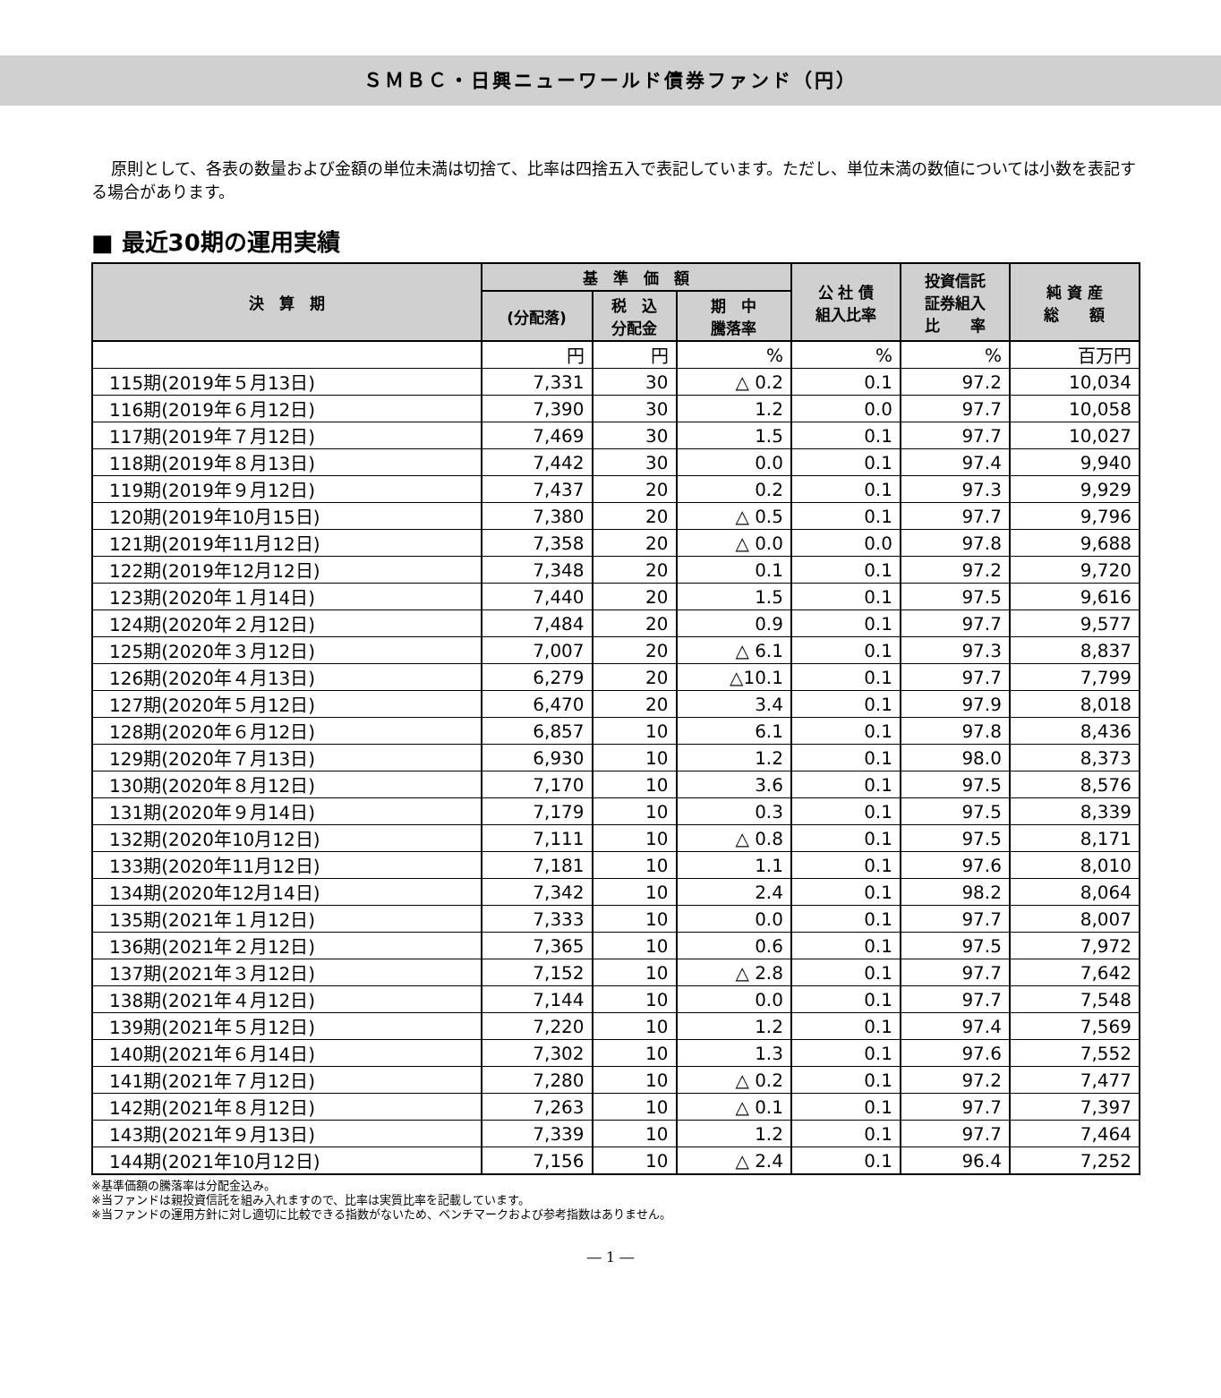ＳＭＢＣ・日興ニューワールド債券ファンド（円）
原則として、各表の数量および金額の単位未満は切捨て、比率は四捨五入で表記しています。ただし、単位未満の数値については小数を表記する場合があります。
■ 最近30期の運用実績
| 決 算 期 | 基 準 価 額 | | | 公 社 債 組入比率 | 投資信託 証券組入 比 率 | 純 資 産 総 額 |
| --- | --- | --- | --- | --- | --- | --- |
| | (分配落) | 税 込 分配金 | 期 中 騰落率 | | | |
| | 円 | 円 | % | % | % | 百万円 |
| 115期(2019年５月13日) | 7,331 | 30 | △ 0.2 | 0.1 | 97.2 | 10,034 |
| 116期(2019年６月12日) | 7,390 | 30 | 1.2 | 0.0 | 97.7 | 10,058 |
| 117期(2019年７月12日) | 7,469 | 30 | 1.5 | 0.1 | 97.7 | 10,027 |
| 118期(2019年８月13日) | 7,442 | 30 | 0.0 | 0.1 | 97.4 | 9,940 |
| 119期(2019年９月12日) | 7,437 | 20 | 0.2 | 0.1 | 97.3 | 9,929 |
| 120期(2019年10月15日) | 7,380 | 20 | △ 0.5 | 0.1 | 97.7 | 9,796 |
| 121期(2019年11月12日) | 7,358 | 20 | △ 0.0 | 0.0 | 97.8 | 9,688 |
| 122期(2019年12月12日) | 7,348 | 20 | 0.1 | 0.1 | 97.2 | 9,720 |
| 123期(2020年１月14日) | 7,440 | 20 | 1.5 | 0.1 | 97.5 | 9,616 |
| 124期(2020年２月12日) | 7,484 | 20 | 0.9 | 0.1 | 97.7 | 9,577 |
| 125期(2020年３月12日) | 7,007 | 20 | △ 6.1 | 0.1 | 97.3 | 8,837 |
| 126期(2020年４月13日) | 6,279 | 20 | △10.1 | 0.1 | 97.7 | 7,799 |
| 127期(2020年５月12日) | 6,470 | 20 | 3.4 | 0.1 | 97.9 | 8,018 |
| 128期(2020年６月12日) | 6,857 | 10 | 6.1 | 0.1 | 97.8 | 8,436 |
| 129期(2020年７月13日) | 6,930 | 10 | 1.2 | 0.1 | 98.0 | 8,373 |
| 130期(2020年８月12日) | 7,170 | 10 | 3.6 | 0.1 | 97.5 | 8,576 |
| 131期(2020年９月14日) | 7,179 | 10 | 0.3 | 0.1 | 97.5 | 8,339 |
| 132期(2020年10月12日) | 7,111 | 10 | △ 0.8 | 0.1 | 97.5 | 8,171 |
| 133期(2020年11月12日) | 7,181 | 10 | 1.1 | 0.1 | 97.6 | 8,010 |
| 134期(2020年12月14日) | 7,342 | 10 | 2.4 | 0.1 | 98.2 | 8,064 |
| 135期(2021年１月12日) | 7,333 | 10 | 0.0 | 0.1 | 97.7 | 8,007 |
| 136期(2021年２月12日) | 7,365 | 10 | 0.6 | 0.1 | 97.5 | 7,972 |
| 137期(2021年３月12日) | 7,152 | 10 | △ 2.8 | 0.1 | 97.7 | 7,642 |
| 138期(2021年４月12日) | 7,144 | 10 | 0.0 | 0.1 | 97.7 | 7,548 |
| 139期(2021年５月12日) | 7,220 | 10 | 1.2 | 0.1 | 97.4 | 7,569 |
| 140期(2021年６月14日) | 7,302 | 10 | 1.3 | 0.1 | 97.6 | 7,552 |
| 141期(2021年７月12日) | 7,280 | 10 | △ 0.2 | 0.1 | 97.2 | 7,477 |
| 142期(2021年８月12日) | 7,263 | 10 | △ 0.1 | 0.1 | 97.7 | 7,397 |
| 143期(2021年９月13日) | 7,339 | 10 | 1.2 | 0.1 | 97.7 | 7,464 |
| 144期(2021年10月12日) | 7,156 | 10 | △ 2.4 | 0.1 | 96.4 | 7,252 |
※基準価額の騰落率は分配金込み。
※当ファンドは親投資信託を組み入れますので、比率は実質比率を記載しています。
※当ファンドの運用方針に対し適切に比較できる指数がないため、ベンチマークおよび参考指数はありません。
― 1 ―